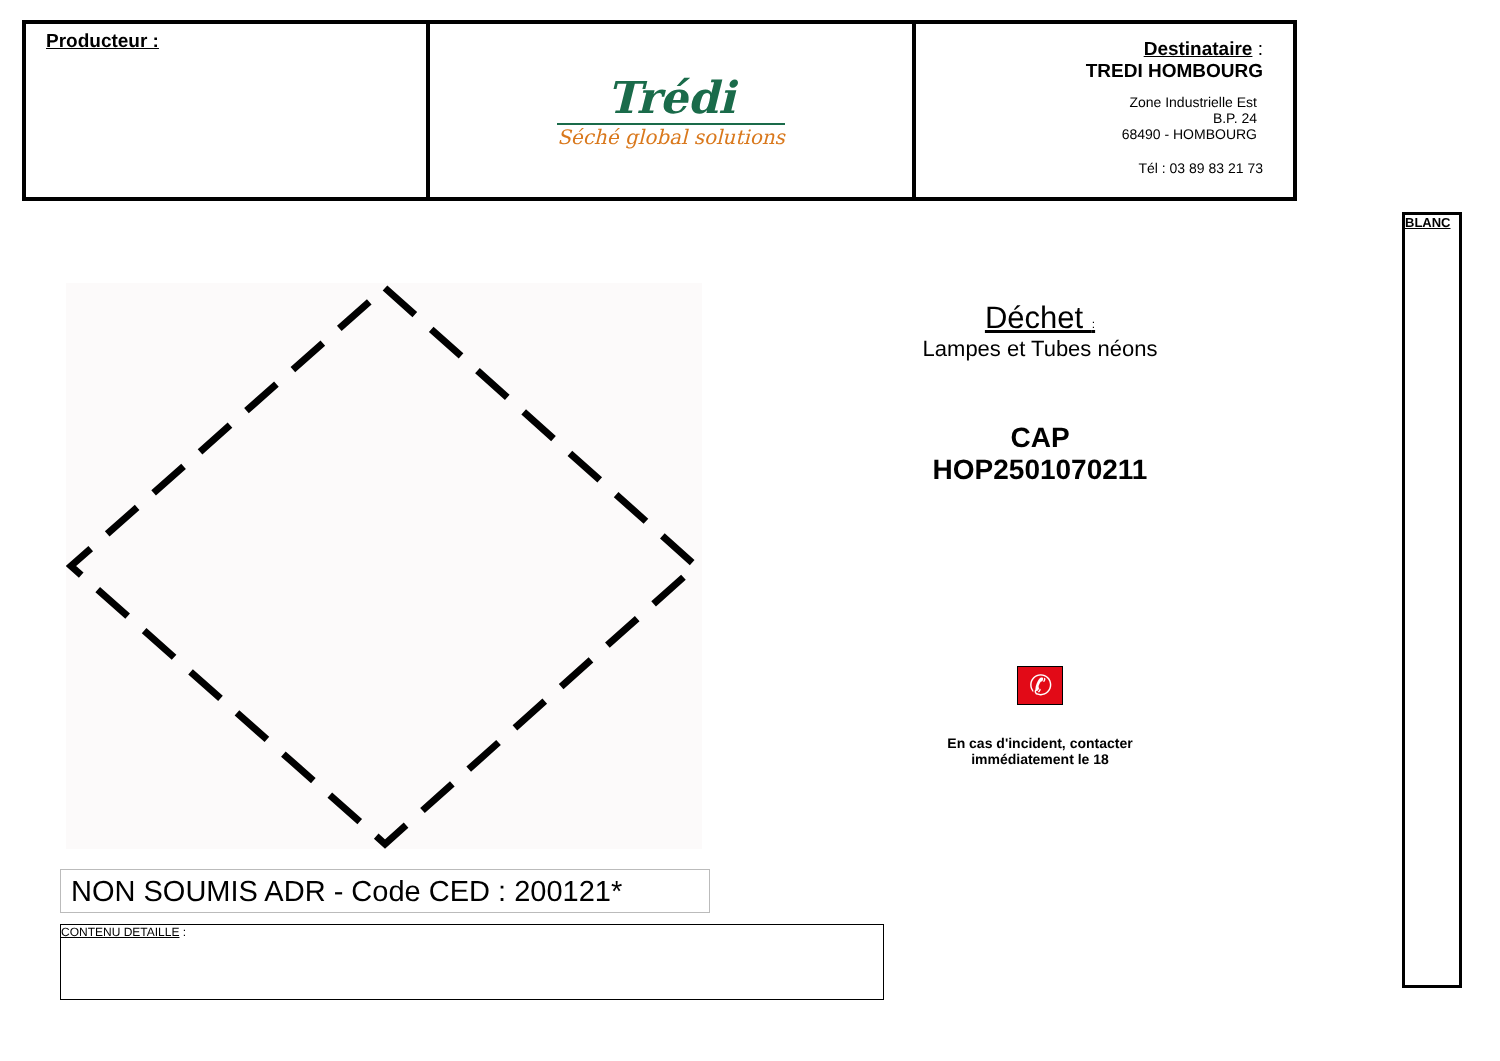| Producteur : | Trédi Séché global solutions | Destinataire : TREDI HOMBOURG Zone Industrielle Est B.P. 24 68490 - HOMBOURG Tél : 03 89 83 21 73 |
BLANC
Déchet :
Lampes et Tubes néons
CAP
HOP2501070211
✆
En cas d'incident, contacter
immédiatement le 18
NON SOUMIS ADR - Code CED : 200121*
CONTENU DETAILLE :